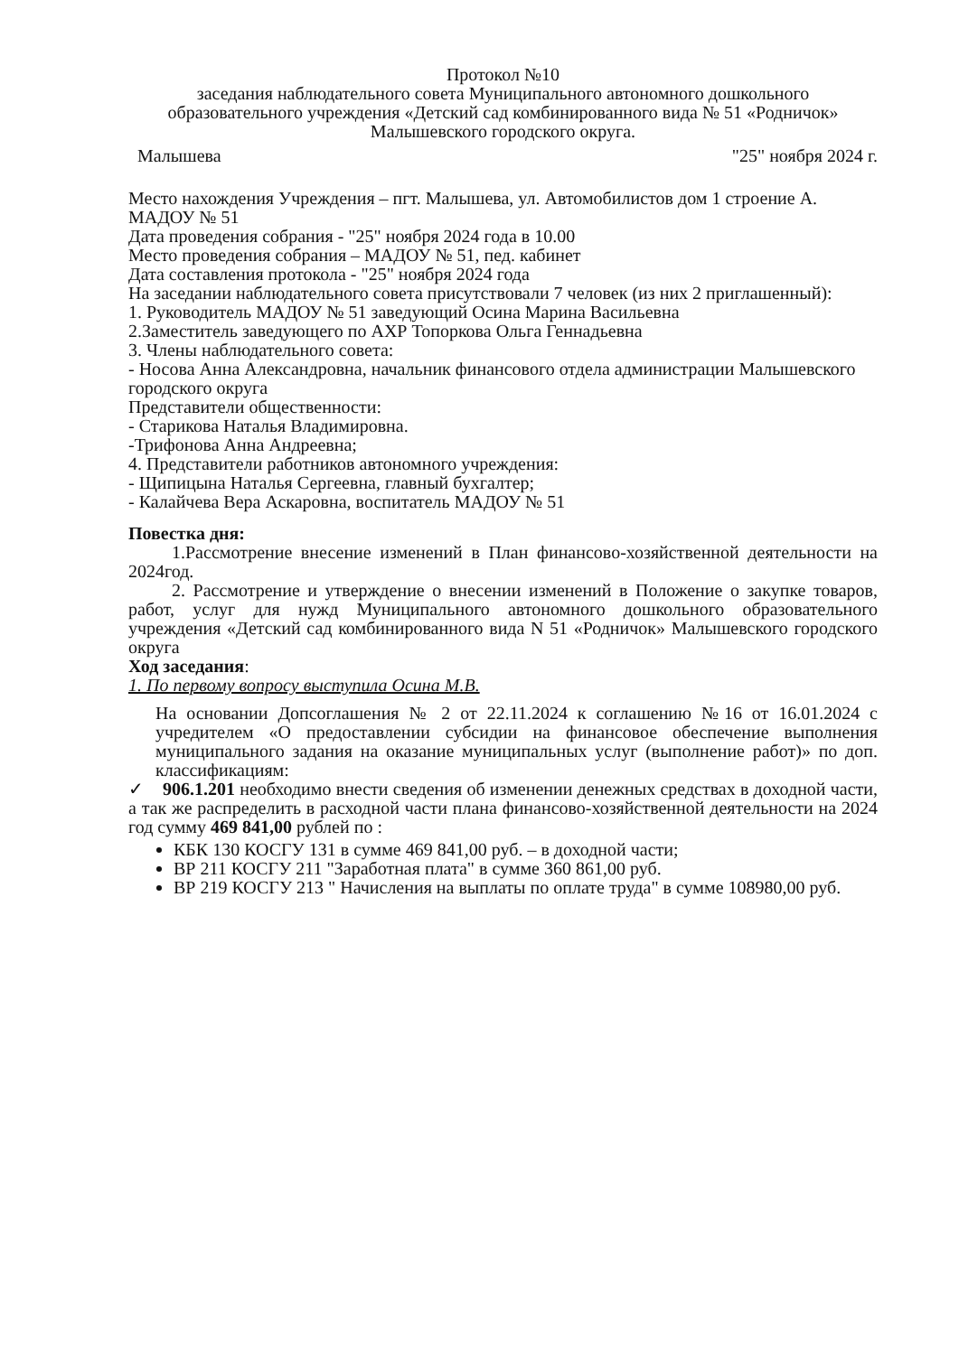Протокол №10
заседания наблюдательного совета Муниципального автономного дошкольного образовательного учреждения «Детский сад комбинированного вида № 51 «Родничок» Малышевского городского округа.
Малышева "25" ноября 2024 г.
Место нахождения Учреждения – пгт. Малышева, ул. Автомобилистов дом 1 строение А. МАДОУ № 51
Дата проведения собрания - "25" ноября 2024 года в 10.00
Место проведения собрания – МАДОУ № 51, пед. кабинет
Дата составления протокола - "25" ноября 2024 года
На заседании наблюдательного совета присутствовали 7 человек (из них 2 приглашенный):
1. Руководитель МАДОУ № 51 заведующий Осина Марина Васильевна
2.Заместитель заведующего по АХР Топоркова Ольга Геннадьевна
3. Члены наблюдательного совета:
- Носова Анна Александровна, начальник финансового отдела администрации Малышевского городского округа
Представители общественности:
- Старикова Наталья Владимировна.
-Трифонова Анна Андреевна;
4. Представители работников автономного учреждения:
- Щипицына Наталья Сергеевна, главный бухгалтер;
- Калайчева Вера Аскаровна, воспитатель МАДОУ № 51
Повестка дня:
1.Рассмотрение внесение изменений в План финансово-хозяйственной деятельности на 2024год.
2. Рассмотрение и утверждение о внесении изменений в Положение о закупке товаров, работ, услуг для нужд Муниципального автономного дошкольного образовательного учреждения «Детский сад комбинированного вида N 51 «Родничок» Малышевского городского округа
Ход заседания:
1. По первому вопросу выступила Осина М.В.
На основании Допсоглашения № 2 от 22.11.2024 к соглашению №16 от 16.01.2024 с учредителем «О предоставлении субсидии на финансовое обеспечение выполнения муниципального задания на оказание муниципальных услуг (выполнение работ)» по доп. классификациям:
✓ 906.1.201 необходимо внести сведения об изменении денежных средствах в доходной части, а так же распределить в расходной части плана финансово-хозяйственной деятельности на 2024 год сумму 469 841,00 рублей по :
КБК 130 КОСГУ 131 в сумме 469 841,00 руб. – в доходной части;
ВР 211 КОСГУ 211 "Заработная плата" в сумме 360 861,00 руб.
ВР 219 КОСГУ 213 " Начисления на выплаты по оплате труда" в сумме 108980,00 руб.